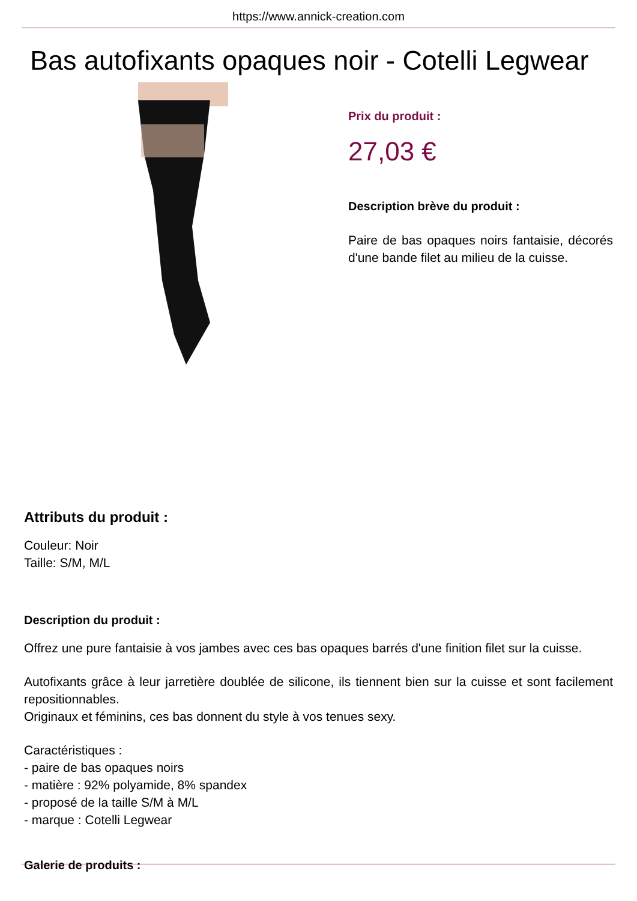https://www.annick-creation.com
Bas autofixants opaques noir - Cotelli Legwear
Prix du produit :
27,03 €
Description brève du produit :
Paire de bas opaques noirs fantaisie, décorés d'une bande filet au milieu de la cuisse.
Attributs du produit :
Couleur: Noir
Taille: S/M, M/L
Description du produit :
Offrez une pure fantaisie à vos jambes avec ces bas opaques barrés d'une finition filet sur la cuisse.
Autofixants grâce à leur jarretière doublée de silicone, ils tiennent bien sur la cuisse et sont facilement repositionnables.
Originaux et féminins, ces bas donnent du style à vos tenues sexy.
Caractéristiques :
- paire de bas opaques noirs
- matière : 92% polyamide, 8% spandex
- proposé de la taille S/M à M/L
- marque : Cotelli Legwear
Galerie de produits :